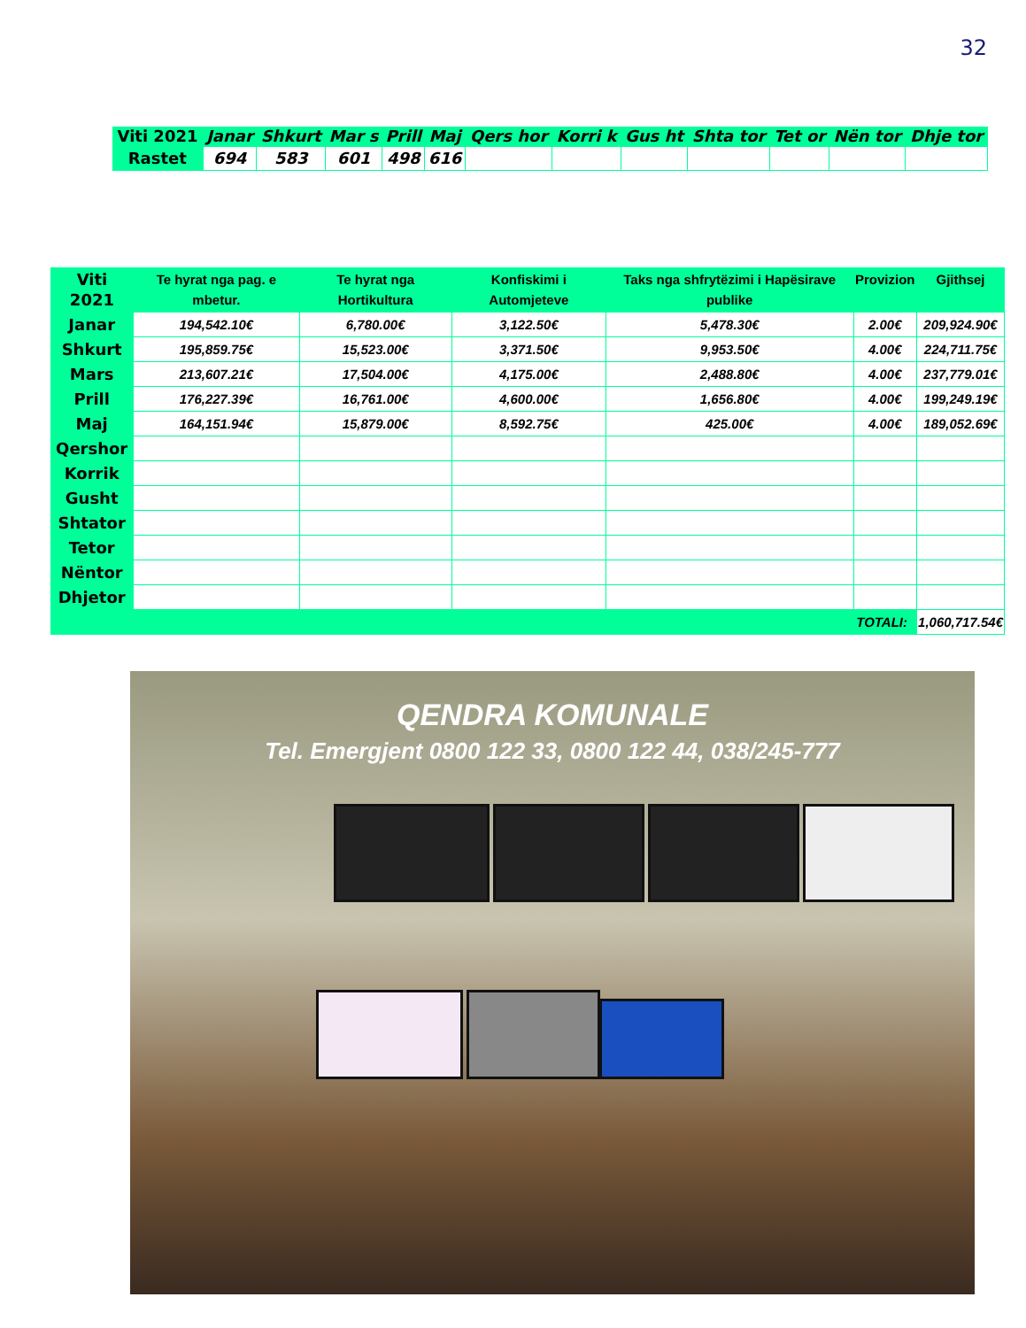32
| Viti 2021 | Janar | Shkurt | Mar s | Prill | Maj | Qers hor | Korri k | Gus ht | Shta tor | Tet or | Nën tor | Dhje tor |
| --- | --- | --- | --- | --- | --- | --- | --- | --- | --- | --- | --- | --- |
| Rastet | 694 | 583 | 601 | 498 | 616 | | | | | | | |
| Viti 2021 | Te hyrat nga pag. e mbetur. | Te hyrat nga Hortikultura | Konfiskimi i Automjeteve | Taks nga shfrytëzimi i Hapësirave publike | Provizion | Gjithsej |
| --- | --- | --- | --- | --- | --- | --- |
| Janar | 194,542.10€ | 6,780.00€ | 3,122.50€ | 5,478.30€ | 2.00€ | 209,924.90€ |
| Shkurt | 195,859.75€ | 15,523.00€ | 3,371.50€ | 9,953.50€ | 4.00€ | 224,711.75€ |
| Mars | 213,607.21€ | 17,504.00€ | 4,175.00€ | 2,488.80€ | 4.00€ | 237,779.01€ |
| Prill | 176,227.39€ | 16,761.00€ | 4,600.00€ | 1,656.80€ | 4.00€ | 199,249.19€ |
| Maj | 164,151.94€ | 15,879.00€ | 8,592.75€ | 425.00€ | 4.00€ | 189,052.69€ |
| Qershor | | | | | | |
| Korrik | | | | | | |
| Gusht | | | | | | |
| Shtator | | | | | | |
| Tetor | | | | | | |
| Nëntor | | | | | | |
| Dhjetor | | | | | | |
| TOTALI: | | | | | | 1,060,717.54€ |
QENDRA KOMUNALE
Tel. Emergjent 0800 122 33, 0800 122 44, 038/245-777